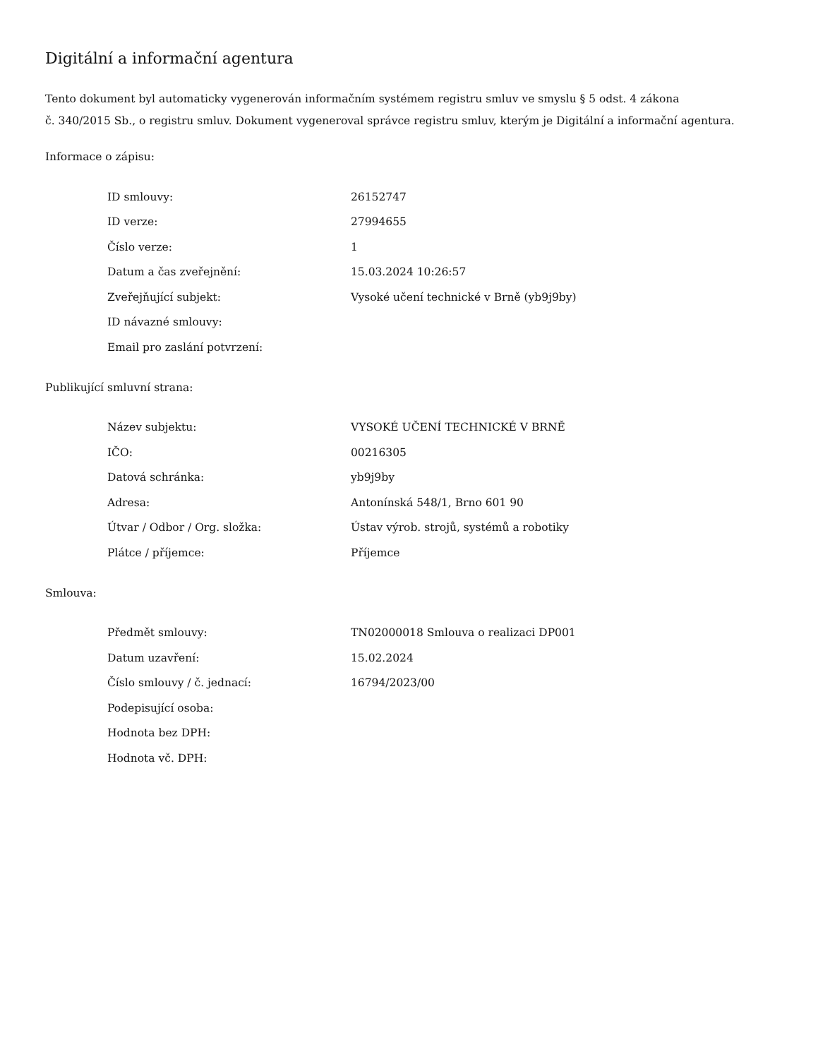Digitální a informační agentura
Tento dokument byl automaticky vygenerován informačním systémem registru smluv ve smyslu § 5 odst. 4 zákona
č. 340/2015 Sb., o registru smluv. Dokument vygeneroval správce registru smluv, kterým je Digitální a informační agentura.
Informace o zápisu:
| ID smlouvy: | 26152747 |
| ID verze: | 27994655 |
| Číslo verze: | 1 |
| Datum a čas zveřejnění: | 15.03.2024 10:26:57 |
| Zveřejňující subjekt: | Vysoké učení technické v Brně (yb9j9by) |
| ID návazné smlouvy: | |
| Email pro zaslání potvrzení: | |
Publikující smluvní strana:
| Název subjektu: | VYSOKÉ UČENÍ TECHNICKÉ V BRNĚ |
| IČO: | 00216305 |
| Datová schránka: | yb9j9by |
| Adresa: | Antonínská 548/1, Brno 601 90 |
| Útvar / Odbor / Org. složka: | Ústav výrob. strojů, systémů a robotiky |
| Plátce / příjemce: | Příjemce |
Smlouva:
| Předmět smlouvy: | TN02000018 Smlouva o realizaci DP001 |
| Datum uzavření: | 15.02.2024 |
| Číslo smlouvy / č. jednací: | 16794/2023/00 |
| Podepisující osoba: | |
| Hodnota bez DPH: | |
| Hodnota vč. DPH: | |